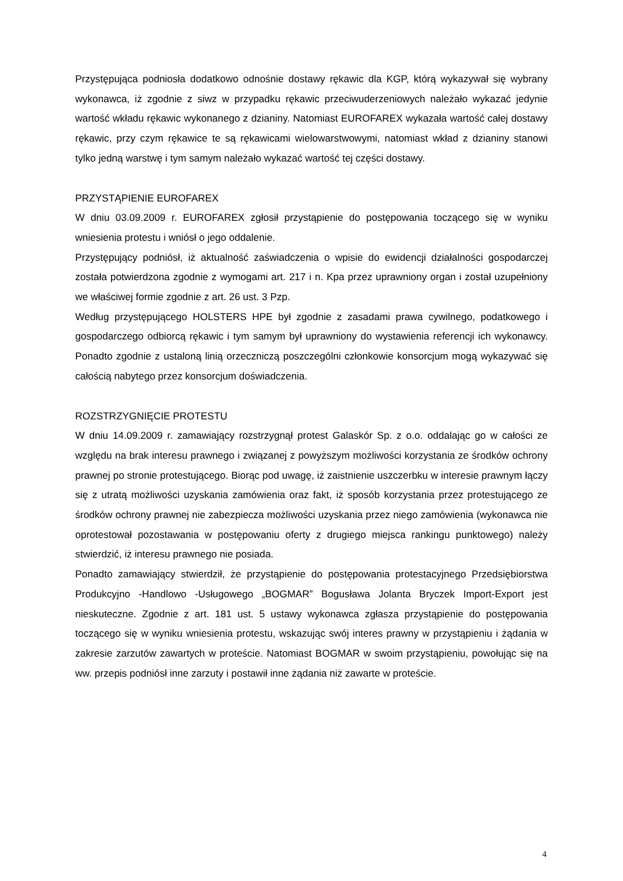Przystępująca podniosła dodatkowo odnośnie dostawy rękawic dla KGP, którą wykazywał się wybrany wykonawca, iż zgodnie z siwz w przypadku rękawic przeciwuderzeniowych należało wykazać jedynie wartość wkładu rękawic wykonanego z dzianiny. Natomiast EUROFAREX wykazała wartość całej dostawy rękawic, przy czym rękawice te są rękawicami wielowarstwowymi, natomiast wkład z dzianiny stanowi tylko jedną warstwę i tym samym należało wykazać wartość tej części dostawy.
PRZYSTĄPIENIE EUROFAREX
W dniu 03.09.2009 r. EUROFAREX zgłosił przystąpienie do postępowania toczącego się w wyniku wniesienia protestu i wniósł o jego oddalenie.
Przystępujący podniósł, iż aktualność zaświadczenia o wpisie do ewidencji działalności gospodarczej została potwierdzona zgodnie z wymogami art. 217 i n. Kpa przez uprawniony organ i został uzupełniony we właściwej formie zgodnie z art. 26 ust. 3 Pzp.
Według przystępującego HOLSTERS HPE był zgodnie z zasadami prawa cywilnego, podatkowego i gospodarczego odbiorcą rękawic i tym samym był uprawniony do wystawienia referencji ich wykonawcy. Ponadto zgodnie z ustaloną linią orzeczniczą poszczególni członkowie konsorcjum mogą wykazywać się całością nabytego przez konsorcjum doświadczenia.
ROZSTRZYGNIĘCIE PROTESTU
W dniu 14.09.2009 r. zamawiający rozstrzygnął protest Galaskór Sp. z o.o. oddalając go w całości ze względu na brak interesu prawnego i związanej z powyższym możliwości korzystania ze środków ochrony prawnej po stronie protestującego. Biorąc pod uwagę, iż zaistnienie uszczerbku w interesie prawnym łączy się z utratą możliwości uzyskania zamówienia oraz fakt, iż sposób korzystania przez protestującego ze środków ochrony prawnej nie zabezpiecza możliwości uzyskania przez niego zamówienia (wykonawca nie oprotestował pozostawania w postępowaniu oferty z drugiego miejsca rankingu punktowego) należy stwierdzić, iż interesu prawnego nie posiada.
Ponadto zamawiający stwierdził, że przystąpienie do postępowania protestacyjnego Przedsiębiorstwa Produkcyjno -Handlowo -Usługowego „BOGMAR” Bogusława Jolanta Bryczek Import-Export jest nieskuteczne. Zgodnie z art. 181 ust. 5 ustawy wykonawca zgłasza przystąpienie do postępowania toczącego się w wyniku wniesienia protestu, wskazując swój interes prawny w przystąpieniu i żądania w zakresie zarzutów zawartych w proteście. Natomiast BOGMAR w swoim przystąpieniu, powołując się na ww. przepis podniósł inne zarzuty i postawił inne żądania niż zawarte w proteście.
4